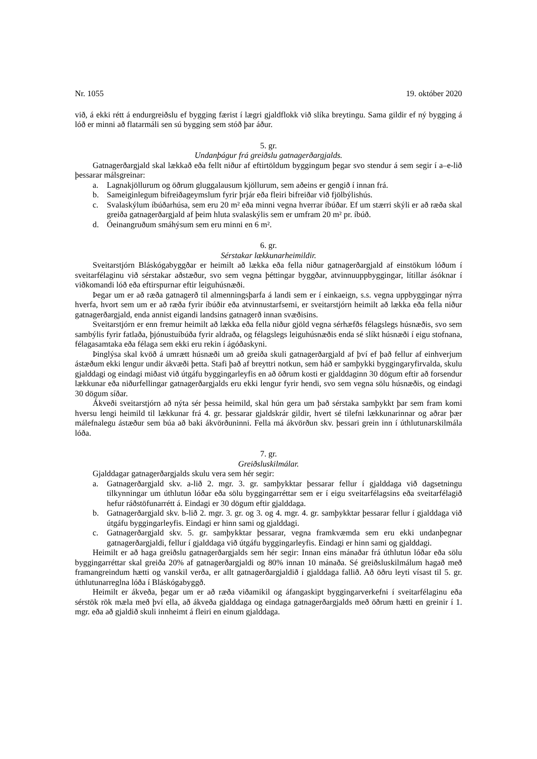Nr. 1055 19. október 2020
við, á ekki rétt á endurgreiðslu ef bygging færist í lægri gjaldflokk við slíka breytingu. Sama gildir ef ný bygging á lóð er minni að flatarmáli sen sú bygging sem stóð þar áður.
5. gr.
Undanþágur frá greiðslu gatnagerðargjalds.
Gatnagerðargjald skal lækkað eða fellt niður af eftirtöldum byggingum þegar svo stendur á sem segir í a–e-lið þessarar málsgreinar:
a. Lagnakjöllurum og öðrum gluggalausum kjöllurum, sem aðeins er gengið í innan frá.
b. Sameiginlegum bifreiðageymslum fyrir þrjár eða fleiri bifreiðar við fjölbýlishús.
c. Svalaskýlum íbúðarhúsa, sem eru 20 m² eða minni vegna hverrar íbúðar. Ef um stærri skýli er að ræða skal greiða gatnagerðargjald af þeim hluta svalaskýlis sem er umfram 20 m² pr. íbúð.
d. Óeinangruðum smáhýsum sem eru minni en 6 m².
6. gr.
Sérstakar lækkunarheimildir.
Sveitarstjórn Bláskógabyggðar er heimilt að lækka eða fella niður gatnagerðargjald af einstökum lóðum í sveitarfélaginu við sérstakar aðstæður, svo sem vegna þéttingar byggðar, atvinnuuppbyggingar, lítillar ásóknar í viðkomandi lóð eða eftirspurnar eftir leiguhúsnæði.
Þegar um er að ræða gatnagerð til almenningsþarfa á landi sem er í einkaeign, s.s. vegna uppbyggingar nýrra hverfa, hvort sem um er að ræða fyrir íbúðir eða atvinnustarfsemi, er sveitarstjórn heimilt að lækka eða fella niður gatnagerðargjald, enda annist eigandi landsins gatnagerð innan svæðisins.
Sveitarstjórn er enn fremur heimilt að lækka eða fella niður gjöld vegna sérhæfðs félagslegs húsnæðis, svo sem sambýlis fyrir fatlaða, þjónustuíbúða fyrir aldraða, og félagslegs leiguhúsnæðis enda sé slíkt húsnæði í eigu stofnana, félagasamtaka eða félaga sem ekki eru rekin í ágóðaskyni.
Þinglýsa skal kvöð á umrætt húsnæði um að greiða skuli gatnagerðargjald af því ef það fellur af einhverjum ástæðum ekki lengur undir ákvæði þetta. Stafi það af breyttri notkun, sem háð er samþykki byggingaryfirvalda, skulu gjalddagi og eindagi miðast við útgáfu byggingarleyfis en að öðrum kosti er gjalddaginn 30 dögum eftir að forsendur lækkunar eða niðurfellingar gatnagerðargjalds eru ekki lengur fyrir hendi, svo sem vegna sölu húsnæðis, og eindagi 30 dögum síðar.
Ákveði sveitarstjórn að nýta sér þessa heimild, skal hún gera um það sérstaka samþykkt þar sem fram komi hversu lengi heimild til lækkunar frá 4. gr. þessarar gjaldskrár gildir, hvert sé tilefni lækkunarinnar og aðrar þær málefnalegu ástæður sem búa að baki ákvörðuninni. Fella má ákvörðun skv. þessari grein inn í úthlutunarskilmála lóða.
7. gr.
Greiðsluskilmálar.
Gjalddagar gatnagerðargjalds skulu vera sem hér segir:
a. Gatnagerðargjald skv. a-lið 2. mgr. 3. gr. samþykktar þessarar fellur í gjalddaga við dagsetningu tilkynningar um úthlutun lóðar eða sölu byggingarréttar sem er í eigu sveitarfélagsins eða sveitarfélagið hefur ráðstöfunarrétt á. Eindagi er 30 dögum eftir gjalddaga.
b. Gatnagerðargjald skv. b-lið 2. mgr. 3. gr. og 3. og 4. mgr. 4. gr. samþykktar þessarar fellur í gjalddaga við útgáfu byggingarleyfis. Eindagi er hinn sami og gjalddagi.
c. Gatnagerðargjald skv. 5. gr. samþykktar þessarar, vegna framkvæmda sem eru ekki undanþegnar gatnagerðargjaldi, fellur í gjalddaga við útgáfu byggingarleyfis. Eindagi er hinn sami og gjalddagi.
Heimilt er að haga greiðslu gatnagerðargjalds sem hér segir: Innan eins mánaðar frá úthlutun lóðar eða sölu byggingarréttar skal greiða 20% af gatnagerðargjaldi og 80% innan 10 mánaða. Sé greiðsluskilmálum hagað með framangreindum hætti og vanskil verða, er allt gatnagerðargjaldið í gjalddaga fallið. Að öðru leyti vísast til 5. gr. úthlutunarreglna lóða í Bláskógabyggð.
Heimilt er ákveða, þegar um er að ræða viðamikil og áfangaskipt byggingarverkefni í sveitarfélaginu eða sérstök rök mæla með því ella, að ákveða gjalddaga og eindaga gatnagerðargjalds með öðrum hætti en greinir í 1. mgr. eða að gjaldið skuli innheimt á fleiri en einum gjalddaga.